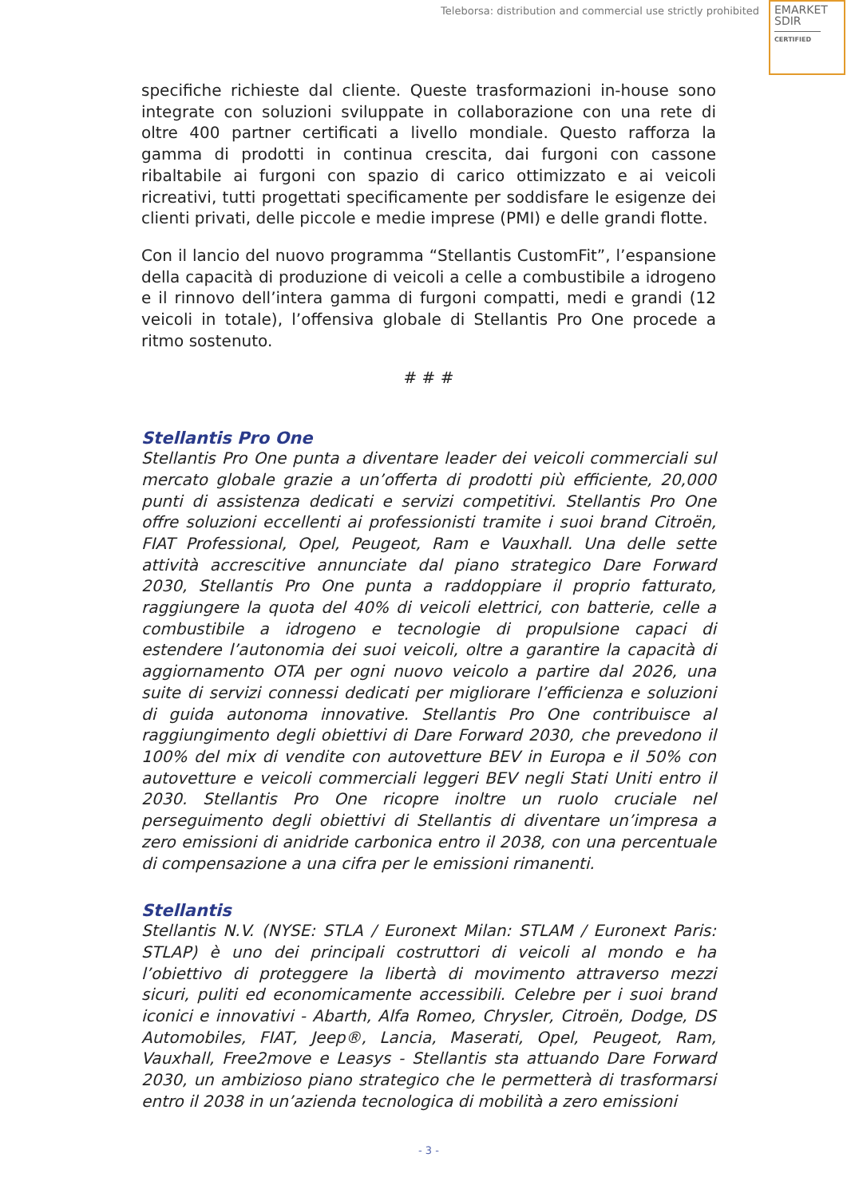Teleborsa: distribution and commercial use strictly prohibited
EMARKET
SDIR
CERTIFIED
specifiche richieste dal cliente. Queste trasformazioni in-house sono integrate con soluzioni sviluppate in collaborazione con una rete di oltre 400 partner certificati a livello mondiale. Questo rafforza la gamma di prodotti in continua crescita, dai furgoni con cassone ribaltabile ai furgoni con spazio di carico ottimizzato e ai veicoli ricreativi, tutti progettati specificamente per soddisfare le esigenze dei clienti privati, delle piccole e medie imprese (PMI) e delle grandi flotte.
Con il lancio del nuovo programma “Stellantis CustomFit”, l’espansione della capacità di produzione di veicoli a celle a combustibile a idrogeno e il rinnovo dell’intera gamma di furgoni compatti, medi e grandi (12 veicoli in totale), l’offensiva globale di Stellantis Pro One procede a ritmo sostenuto.
# # #
Stellantis Pro One
Stellantis Pro One punta a diventare leader dei veicoli commerciali sul mercato globale grazie a un’offerta di prodotti più efficiente, 20,000 punti di assistenza dedicati e servizi competitivi. Stellantis Pro One offre soluzioni eccellenti ai professionisti tramite i suoi brand Citroën, FIAT Professional, Opel, Peugeot, Ram e Vauxhall. Una delle sette attività accrescitive annunciate dal piano strategico Dare Forward 2030, Stellantis Pro One punta a raddoppiare il proprio fatturato, raggiungere la quota del 40% di veicoli elettrici, con batterie, celle a combustibile a idrogeno e tecnologie di propulsione capaci di estendere l’autonomia dei suoi veicoli, oltre a garantire la capacità di aggiornamento OTA per ogni nuovo veicolo a partire dal 2026, una suite di servizi connessi dedicati per migliorare l’efficienza e soluzioni di guida autonoma innovative. Stellantis Pro One contribuisce al raggiungimento degli obiettivi di Dare Forward 2030, che prevedono il 100% del mix di vendite con autovetture BEV in Europa e il 50% con autovetture e veicoli commerciali leggeri BEV negli Stati Uniti entro il 2030. Stellantis Pro One ricopre inoltre un ruolo cruciale nel perseguimento degli obiettivi di Stellantis di diventare un’impresa a zero emissioni di anidride carbonica entro il 2038, con una percentuale di compensazione a una cifra per le emissioni rimanenti.
Stellantis
Stellantis N.V. (NYSE: STLA / Euronext Milan: STLAM / Euronext Paris: STLAP) è uno dei principali costruttori di veicoli al mondo e ha l’obiettivo di proteggere la libertà di movimento attraverso mezzi sicuri, puliti ed economicamente accessibili. Celebre per i suoi brand iconici e innovativi - Abarth, Alfa Romeo, Chrysler, Citroën, Dodge, DS Automobiles, FIAT, Jeep®, Lancia, Maserati, Opel, Peugeot, Ram, Vauxhall, Free2move e Leasys - Stellantis sta attuando Dare Forward 2030, un ambizioso piano strategico che le permetterà di trasformarsi entro il 2038 in un’azienda tecnologica di mobilità a zero emissioni
- 3 -